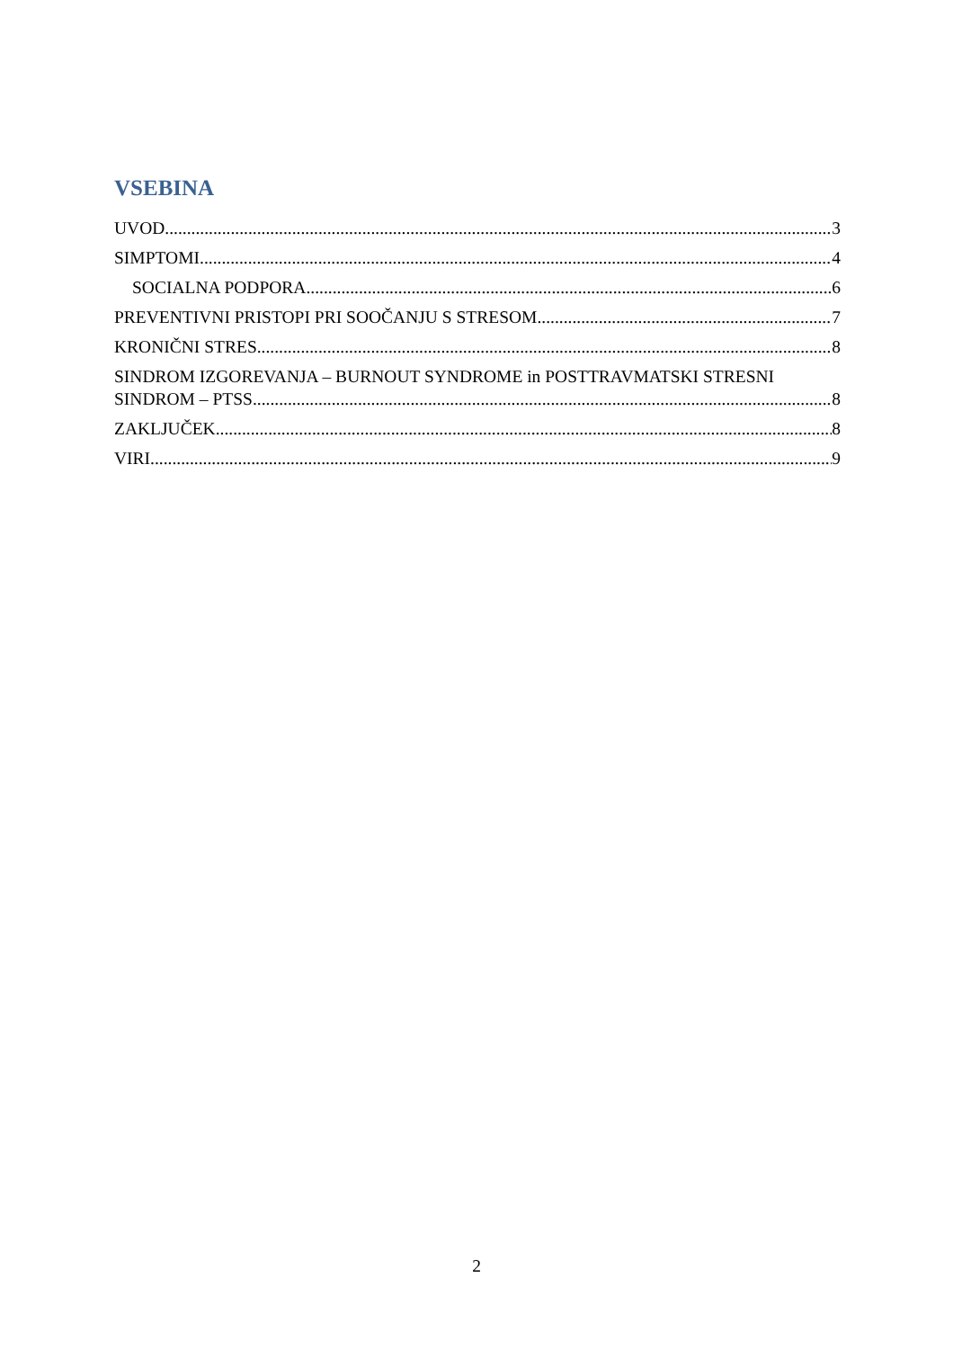VSEBINA
UVOD 3
SIMPTOMI 4
SOCIALNA PODPORA 6
PREVENTIVNI PRISTOPI PRI SOOČANJU S STRESOM 7
KRONIČNI STRES 8
SINDROM IZGOREVANJA – BURNOUT SYNDROME in POSTTRAVMATSKI STRESNI
SINDROM – PTSS 8
ZAKLJUČEK 8
VIRI 9
2